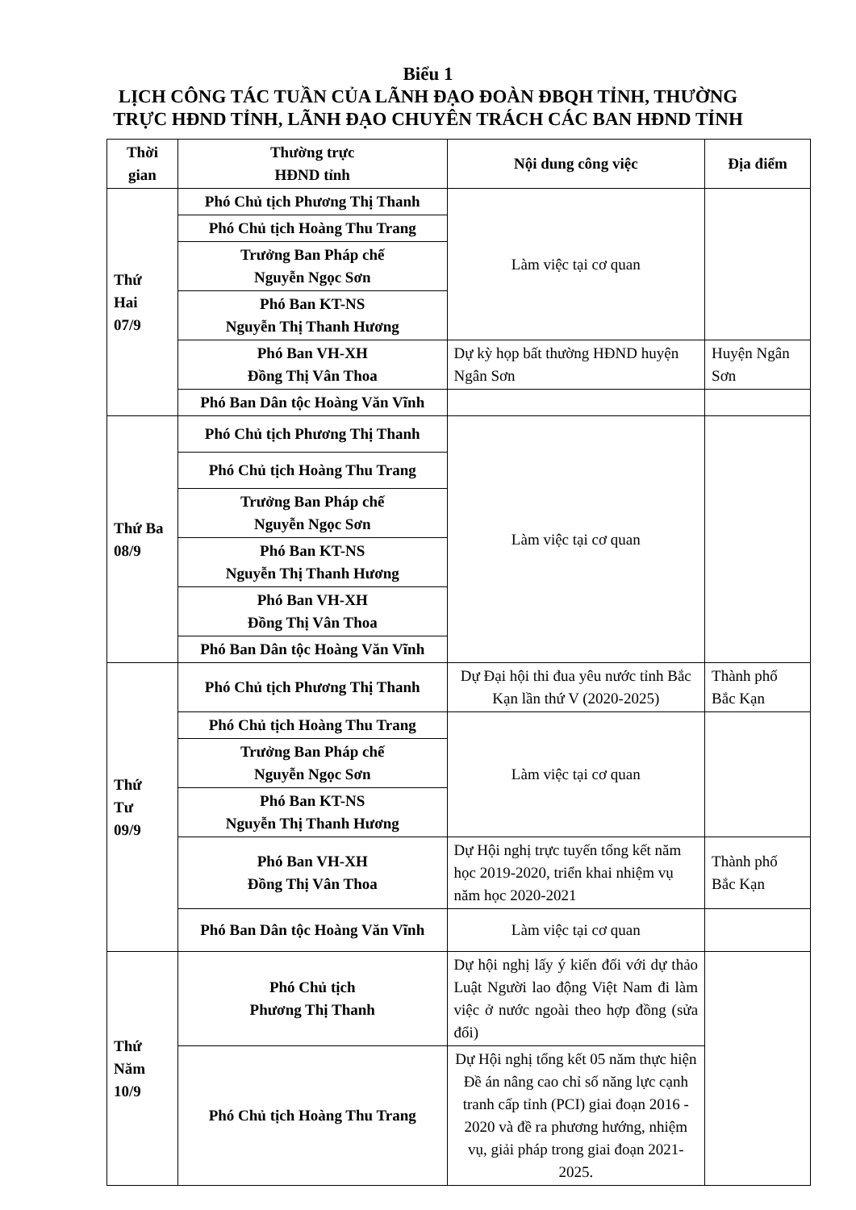Biểu 1
LỊCH CÔNG TÁC TUẦN CỦA LÃNH ĐẠO ĐOÀN ĐBQH TỈNH, THƯỜNG
TRỰC HĐND TỈNH, LÃNH ĐẠO CHUYÊN TRÁCH CÁC BAN HĐND TỈNH
| Thời gian | Thường trực HĐND tỉnh | Nội dung công việc | Địa điểm |
| --- | --- | --- | --- |
| Thứ Hai 07/9 | Phó Chủ tịch Phương Thị Thanh | Làm việc tại cơ quan | |
| | Phó Chủ tịch Hoàng Thu Trang | | |
| | Trưởng Ban Pháp chế Nguyễn Ngọc Sơn | | |
| | Phó Ban KT-NS Nguyễn Thị Thanh Hương | | |
| | Phó Ban VH-XH Đồng Thị Vân Thoa | Dự kỳ họp bất thường HĐND huyện Ngân Sơn | Huyện Ngân Sơn |
| | Phó Ban Dân tộc Hoàng Văn Vĩnh | | |
| Thứ Ba 08/9 | Phó Chủ tịch Phương Thị Thanh | Làm việc tại cơ quan | |
| | Phó Chủ tịch Hoàng Thu Trang | | |
| | Trưởng Ban Pháp chế Nguyễn Ngọc Sơn | | |
| | Phó Ban KT-NS Nguyễn Thị Thanh Hương | | |
| | Phó Ban VH-XH Đồng Thị Vân Thoa | | |
| | Phó Ban Dân tộc Hoàng Văn Vĩnh | | |
| Thứ Tư 09/9 | Phó Chủ tịch Phương Thị Thanh | Dự Đại hội thi đua yêu nước tỉnh Bắc Kạn lần thứ V (2020-2025) | Thành phố Bắc Kạn |
| | Phó Chủ tịch Hoàng Thu Trang | Làm việc tại cơ quan | |
| | Trưởng Ban Pháp chế Nguyễn Ngọc Sơn | | |
| | Phó Ban KT-NS Nguyễn Thị Thanh Hương | | |
| | Phó Ban VH-XH Đồng Thị Vân Thoa | Dự Hội nghị trực tuyến tổng kết năm học 2019-2020, triển khai nhiệm vụ năm học 2020-2021 | Thành phố Bắc Kạn |
| | Phó Ban Dân tộc Hoàng Văn Vĩnh | Làm việc tại cơ quan | |
| Thứ Năm 10/9 | Phó Chủ tịch Phương Thị Thanh | Dự hội nghị lấy ý kiến đối với dự thảo Luật Người lao động Việt Nam đi làm việc ở nước ngoài theo hợp đồng (sửa đổi) | |
| | Phó Chủ tịch Hoàng Thu Trang | Dự Hội nghị tổng kết 05 năm thực hiện Đề án nâng cao chỉ số năng lực cạnh tranh cấp tỉnh (PCI) giai đoạn 2016 - 2020 và đề ra phương hướng, nhiệm vụ, giải pháp trong giai đoạn 2021-2025. | |